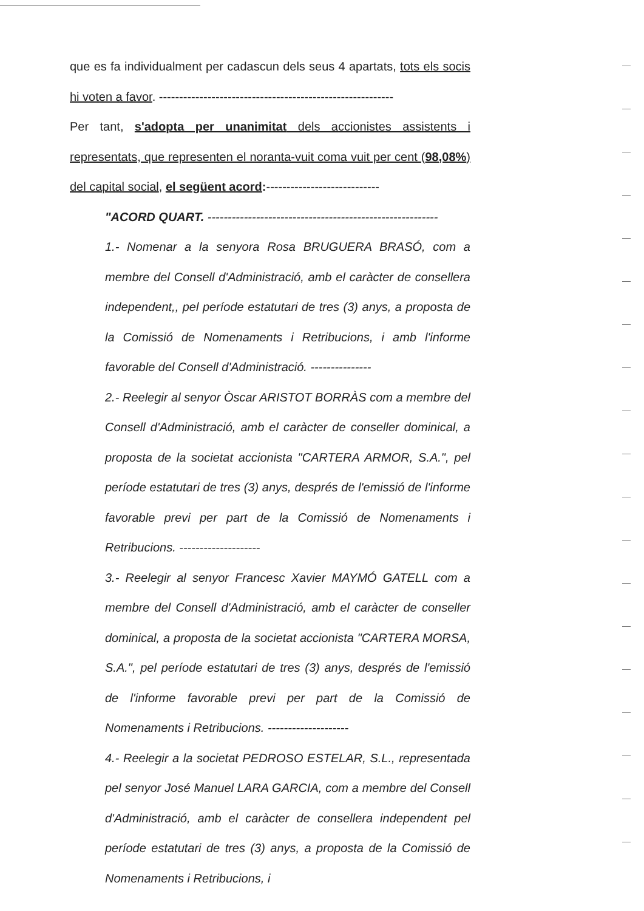que es fa individualment per cadascun dels seus 4 apartats, tots els socis hi voten a favor. ----------------------------------------------------------
Per tant, s'adopta per unanimitat dels accionistes assistents i representats, que representen el noranta-vuit coma vuit per cent (98,08%) del capital social, el següent acord:----------------------------
"ACORD QUART. ---------------------------------------------------------
1.- Nomenar a la senyora Rosa BRUGUERA BRASÓ, com a membre del Consell d'Administració, amb el caràcter de consellera independent,, pel període estatutari de tres (3) anys, a proposta de la Comissió de Nomenaments i Retribucions, i amb l'informe favorable del Consell d'Administració. ---------------
2.- Reelegir al senyor Òscar ARISTOT BORRÀS com a membre del Consell d'Administració, amb el caràcter de conseller dominical, a proposta de la societat accionista "CARTERA ARMOR, S.A.", pel període estatutari de tres (3) anys, després de l'emissió de l'informe favorable previ per part de la Comissió de Nomenaments i Retribucions. --------------------
3.- Reelegir al senyor Francesc Xavier MAYMÓ GATELL com a membre del Consell d'Administració, amb el caràcter de conseller dominical, a proposta de la societat accionista "CARTERA MORSA, S.A.", pel període estatutari de tres (3) anys, després de l'emissió de l'informe favorable previ per part de la Comissió de Nomenaments i Retribucions. --------------------
4.- Reelegir a la societat PEDROSO ESTELAR, S.L., representada pel senyor José Manuel LARA GARCIA, com a membre del Consell d'Administració, amb el caràcter de consellera independent pel període estatutari de tres (3) anys, a proposta de la Comissió de Nomenaments i Retribucions, i